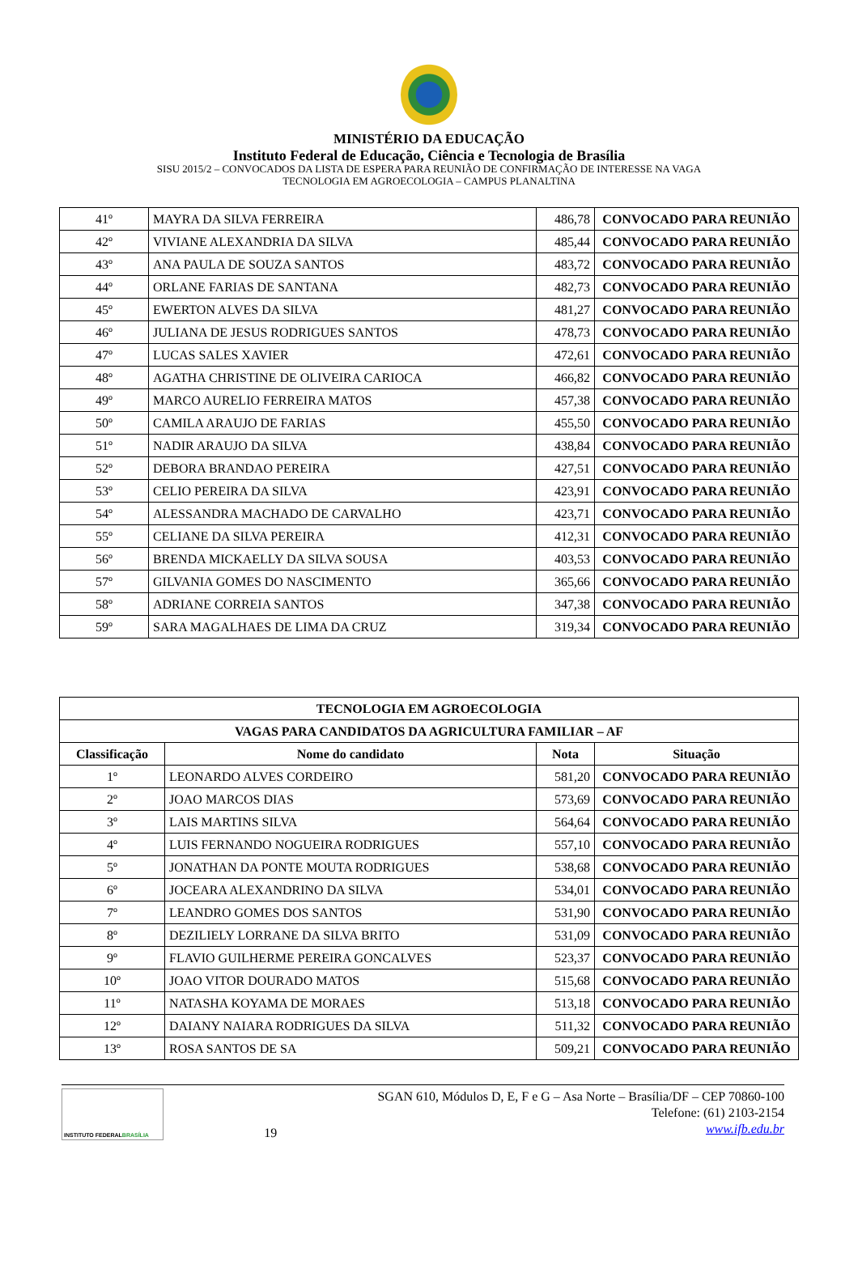MINISTÉRIO DA EDUCAÇÃO
Instituto Federal de Educação, Ciência e Tecnologia de Brasília
SISU 2015/2 – CONVOCADOS DA LISTA DE ESPERA PARA REUNIÃO DE CONFIRMAÇÃO DE INTERESSE NA VAGA
TECNOLOGIA EM AGROECOLOGIA – CAMPUS PLANALTINA
| 41º | MAYRA DA SILVA FERREIRA | 486,78 | CONVOCADO PARA REUNIÃO |
| 42º | VIVIANE ALEXANDRIA DA SILVA | 485,44 | CONVOCADO PARA REUNIÃO |
| 43º | ANA PAULA DE SOUZA SANTOS | 483,72 | CONVOCADO PARA REUNIÃO |
| 44º | ORLANE FARIAS DE SANTANA | 482,73 | CONVOCADO PARA REUNIÃO |
| 45º | EWERTON ALVES DA SILVA | 481,27 | CONVOCADO PARA REUNIÃO |
| 46º | JULIANA DE JESUS RODRIGUES SANTOS | 478,73 | CONVOCADO PARA REUNIÃO |
| 47º | LUCAS SALES XAVIER | 472,61 | CONVOCADO PARA REUNIÃO |
| 48º | AGATHA CHRISTINE DE OLIVEIRA CARIOCA | 466,82 | CONVOCADO PARA REUNIÃO |
| 49º | MARCO AURELIO FERREIRA MATOS | 457,38 | CONVOCADO PARA REUNIÃO |
| 50º | CAMILA ARAUJO DE FARIAS | 455,50 | CONVOCADO PARA REUNIÃO |
| 51º | NADIR ARAUJO DA SILVA | 438,84 | CONVOCADO PARA REUNIÃO |
| 52º | DEBORA BRANDAO PEREIRA | 427,51 | CONVOCADO PARA REUNIÃO |
| 53º | CELIO PEREIRA DA SILVA | 423,91 | CONVOCADO PARA REUNIÃO |
| 54º | ALESSANDRA MACHADO DE CARVALHO | 423,71 | CONVOCADO PARA REUNIÃO |
| 55º | CELIANE DA SILVA PEREIRA | 412,31 | CONVOCADO PARA REUNIÃO |
| 56º | BRENDA MICKAELLY DA SILVA SOUSA | 403,53 | CONVOCADO PARA REUNIÃO |
| 57º | GILVANIA GOMES DO NASCIMENTO | 365,66 | CONVOCADO PARA REUNIÃO |
| 58º | ADRIANE CORREIA SANTOS | 347,38 | CONVOCADO PARA REUNIÃO |
| 59º | SARA MAGALHAES DE LIMA DA CRUZ | 319,34 | CONVOCADO PARA REUNIÃO |
| TECNOLOGIA EM AGROECOLOGIA | | | |
| --- | --- | --- | --- |
| VAGAS PARA CANDIDATOS DA AGRICULTURA FAMILIAR – AF | | | |
| Classificação | Nome do candidato | Nota | Situação |
| 1º | LEONARDO ALVES CORDEIRO | 581,20 | CONVOCADO PARA REUNIÃO |
| 2º | JOAO MARCOS DIAS | 573,69 | CONVOCADO PARA REUNIÃO |
| 3º | LAIS MARTINS SILVA | 564,64 | CONVOCADO PARA REUNIÃO |
| 4º | LUIS FERNANDO NOGUEIRA RODRIGUES | 557,10 | CONVOCADO PARA REUNIÃO |
| 5º | JONATHAN DA PONTE MOUTA RODRIGUES | 538,68 | CONVOCADO PARA REUNIÃO |
| 6º | JOCEARA ALEXANDRINO DA SILVA | 534,01 | CONVOCADO PARA REUNIÃO |
| 7º | LEANDRO GOMES DOS SANTOS | 531,90 | CONVOCADO PARA REUNIÃO |
| 8º | DEZILIELY LORRANE DA SILVA BRITO | 531,09 | CONVOCADO PARA REUNIÃO |
| 9º | FLAVIO GUILHERME PEREIRA GONCALVES | 523,37 | CONVOCADO PARA REUNIÃO |
| 10º | JOAO VITOR DOURADO MATOS | 515,68 | CONVOCADO PARA REUNIÃO |
| 11º | NATASHA KOYAMA DE MORAES | 513,18 | CONVOCADO PARA REUNIÃO |
| 12º | DAIANY NAIARA RODRIGUES DA SILVA | 511,32 | CONVOCADO PARA REUNIÃO |
| 13º | ROSA SANTOS DE SA | 509,21 | CONVOCADO PARA REUNIÃO |
INSTITUTO FEDERAL BRASÍLIA
19
SGAN 610, Módulos D, E, F e G – Asa Norte – Brasília/DF – CEP 70860-100
Telefone: (61) 2103-2154
www.ifb.edu.br